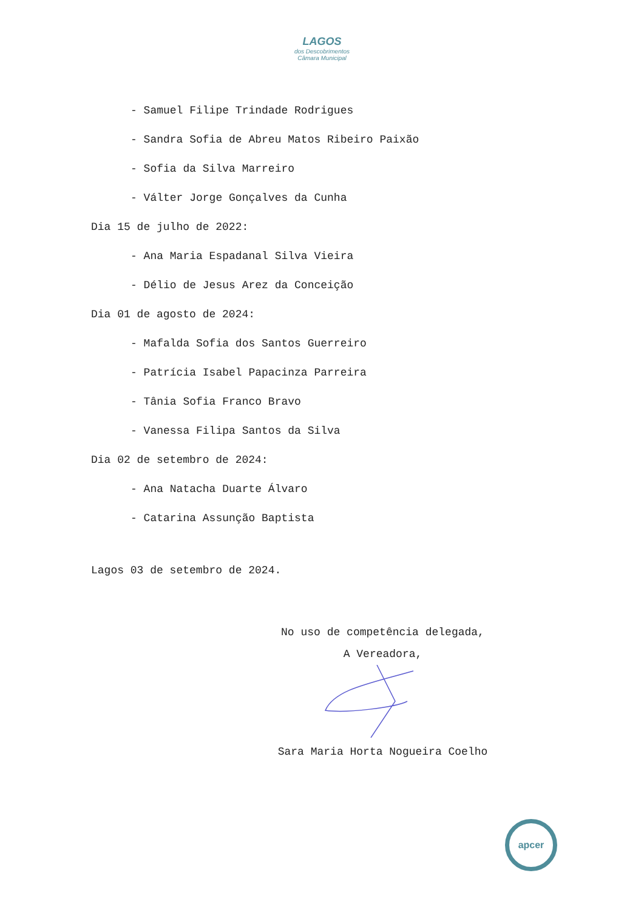LAGOS
dos Descobrimentos
Câmara Municipal
- Samuel Filipe Trindade Rodrigues
- Sandra Sofia de Abreu Matos Ribeiro Paixão
- Sofia da Silva Marreiro
- Válter Jorge Gonçalves da Cunha
Dia 15 de julho de 2022:
- Ana Maria Espadanal Silva Vieira
- Délio de Jesus Arez da Conceição
Dia 01 de agosto de 2024:
- Mafalda Sofia dos Santos Guerreiro
- Patrícia Isabel Papacinza Parreira
- Tânia Sofia Franco Bravo
- Vanessa Filipa Santos da Silva
Dia 02 de setembro de 2024:
- Ana Natacha Duarte Álvaro
- Catarina Assunção Baptista
Lagos 03 de setembro de 2024.
No uso de competência delegada,
A Vereadora,
Sara Maria Horta Nogueira Coelho
apcer